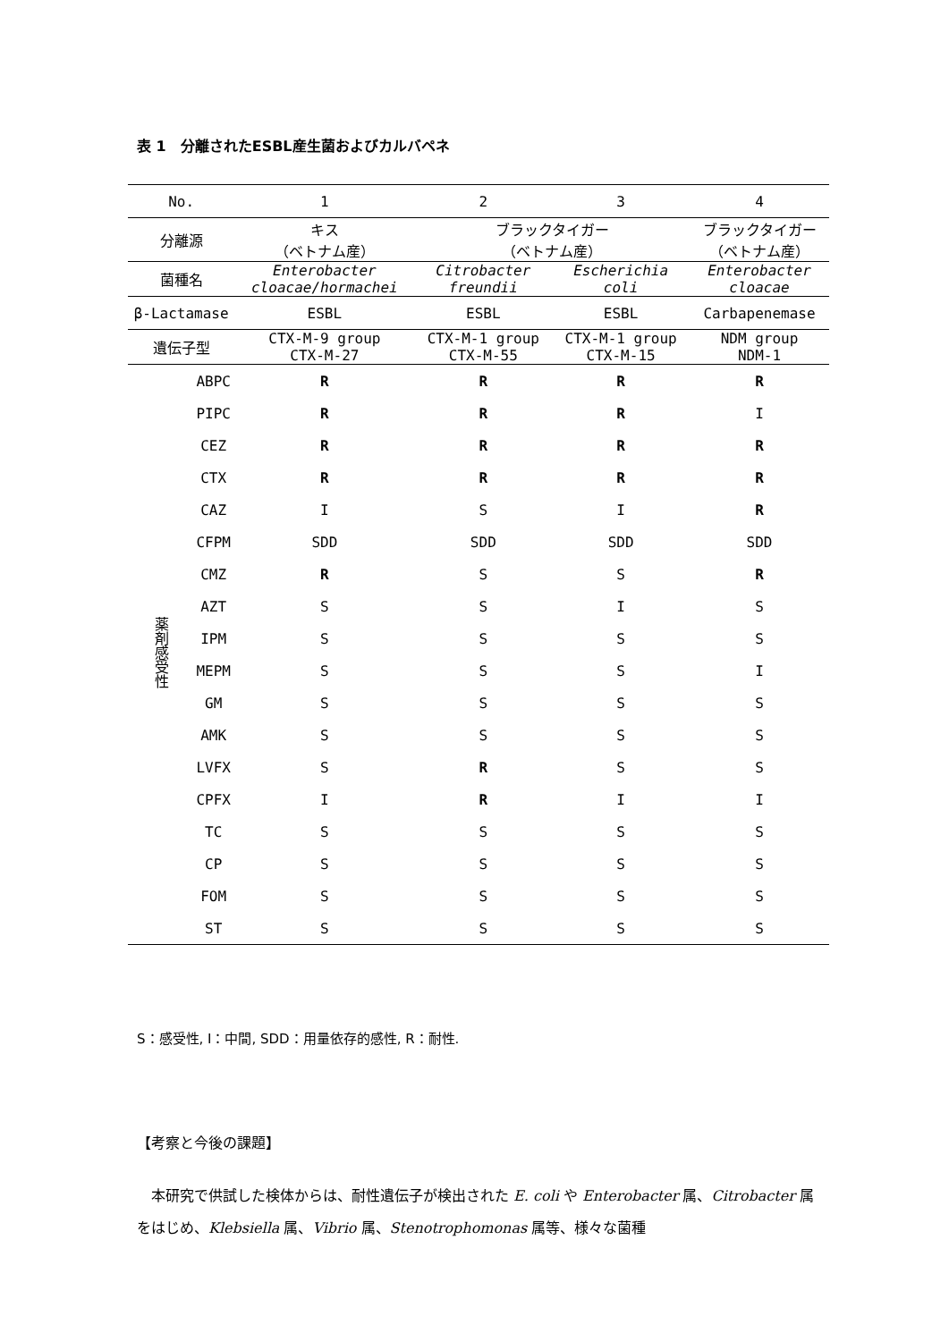表 1　分離されたESBL産生菌およびカルバペネ
| No. | | 1 | 2 | 3 | 4 |
| 分離源 | | キス （ベトナム産） | ブラックタイガー （ベトナム産） | | ブラックタイガー （ベトナム産） |
| 菌種名 | | Enterobacter cloacae/hormachei | Citrobacter freundii | Escherichia coli | Enterobacter cloacae |
| β-Lactamase | | ESBL | ESBL | ESBL | Carbapenemase |
| 遺伝子型 | | CTX-M-9 group CTX-M-27 | CTX-M-1 group CTX-M-55 | CTX-M-1 group CTX-M-15 | NDM group NDM-1 |
| 薬剤感受性 | ABPC | R | R | R | R |
| | PIPC | R | R | R | I |
| | CEZ | R | R | R | R |
| | CTX | R | R | R | R |
| | CAZ | I | S | I | R |
| | CFPM | SDD | SDD | SDD | SDD |
| | CMZ | R | S | S | R |
| | AZT | S | S | I | S |
| | IPM | S | S | S | S |
| | MEPM | S | S | S | I |
| | GM | S | S | S | S |
| | AMK | S | S | S | S |
| | LVFX | S | R | S | S |
| | CPFX | I | R | I | I |
| | TC | S | S | S | S |
| | CP | S | S | S | S |
| | FOM | S | S | S | S |
| | ST | S | S | S | S |
S：感受性, I：中間, SDD：用量依存的感性, R：耐性.
【考察と今後の課題】
本研究で供試した検体からは、耐性遺伝子が検出された E. coli や Enterobacter 属、Citrobacter 属をはじめ、Klebsiella 属、Vibrio 属、Stenotrophomonas 属等、様々な菌種